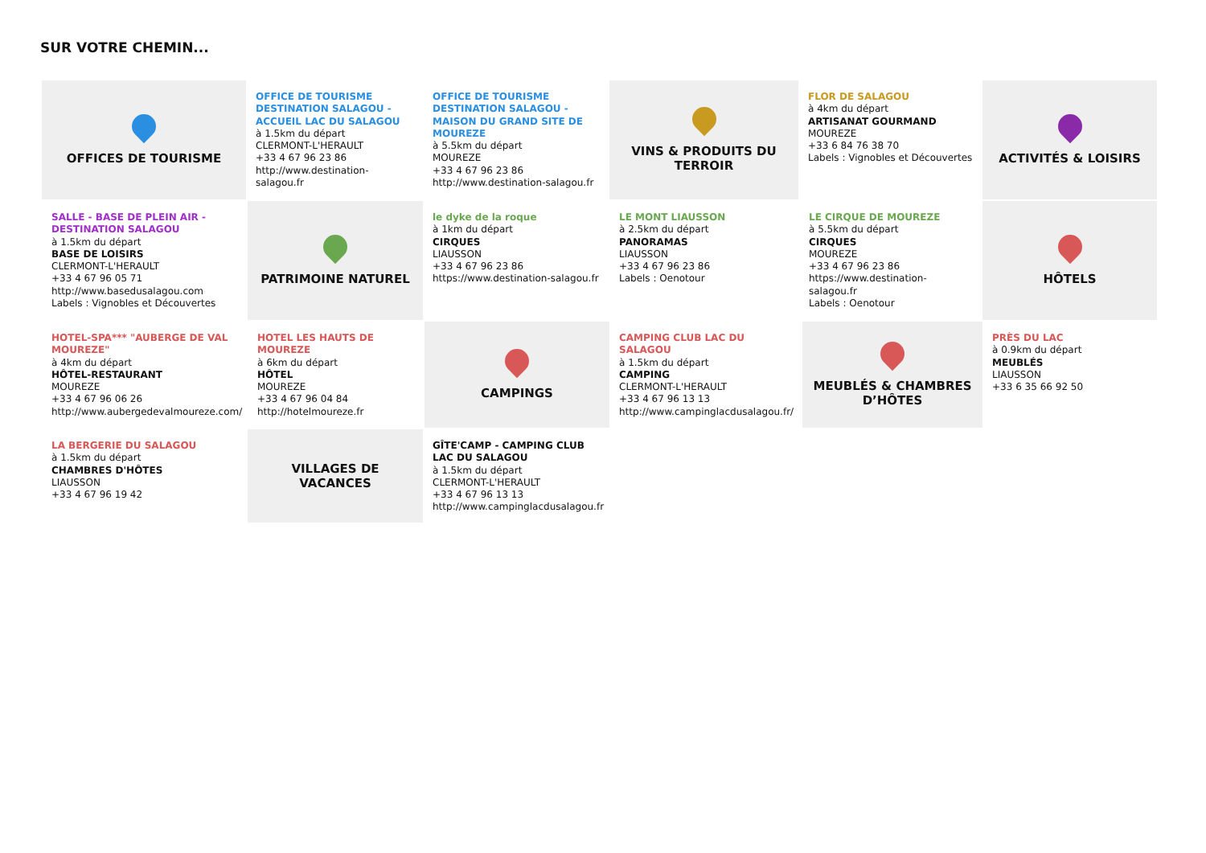SUR VOTRE CHEMIN...
OFFICES DE TOURISME
OFFICE DE TOURISME DESTINATION SALAGOU - ACCUEIL LAC DU SALAGOU
à 1.5km du départ
CLERMONT-L'HERAULT
+33 4 67 96 23 86
http://www.destination-salagou.fr
OFFICE DE TOURISME DESTINATION SALAGOU - MAISON DU GRAND SITE DE MOUREZE
à 5.5km du départ
MOUREZE
+33 4 67 96 23 86
http://www.destination-salagou.fr
VINS & PRODUITS DU TERROIR
FLOR DE SALAGOU
à 4km du départ
ARTISANAT GOURMAND
MOUREZE
+33 6 84 76 38 70
Labels : Vignobles et Découvertes
ACTIVITÉS & LOISIRS
SALLE - BASE DE PLEIN AIR - DESTINATION SALAGOU
à 1.5km du départ
BASE DE LOISIRS
CLERMONT-L'HERAULT
+33 4 67 96 05 71
http://www.basedusalagou.com
Labels : Vignobles et Découvertes
PATRIMOINE NATUREL
le dyke de la roque
à 1km du départ
CIRQUES
LIAUSSON
+33 4 67 96 23 86
https://www.destination-salagou.fr
LE MONT LIAUSSON
à 2.5km du départ
PANORAMAS
LIAUSSON
+33 4 67 96 23 86
Labels : Oenotour
LE CIRQUE DE MOUREZE
à 5.5km du départ
CIRQUES
MOUREZE
+33 4 67 96 23 86
https://www.destination-salagou.fr
Labels : Oenotour
HÔTELS
HOTEL-SPA*** "AUBERGE DE VAL MOUREZE"
à 4km du départ
HÔTEL-RESTAURANT
MOUREZE
+33 4 67 96 06 26
http://www.aubergedevalmoureze.com/
HOTEL LES HAUTS DE MOUREZE
à 6km du départ
HÔTEL
MOUREZE
+33 4 67 96 04 84
http://hotelmoureze.fr
CAMPINGS
CAMPING CLUB LAC DU SALAGOU
à 1.5km du départ
CAMPING
CLERMONT-L'HERAULT
+33 4 67 96 13 13
http://www.campinglacdusalagou.fr/
MEUBLÉS & CHAMBRES D’HÔTES
PRÈS DU LAC
à 0.9km du départ
MEUBLÉS
LIAUSSON
+33 6 35 66 92 50
LA BERGERIE DU SALAGOU
à 1.5km du départ
CHAMBRES D'HÔTES
LIAUSSON
+33 4 67 96 19 42
VILLAGES DE VACANCES
GÎTE'CAMP - CAMPING CLUB LAC DU SALAGOU
à 1.5km du départ
CLERMONT-L'HERAULT
+33 4 67 96 13 13
http://www.campinglacdusalagou.fr